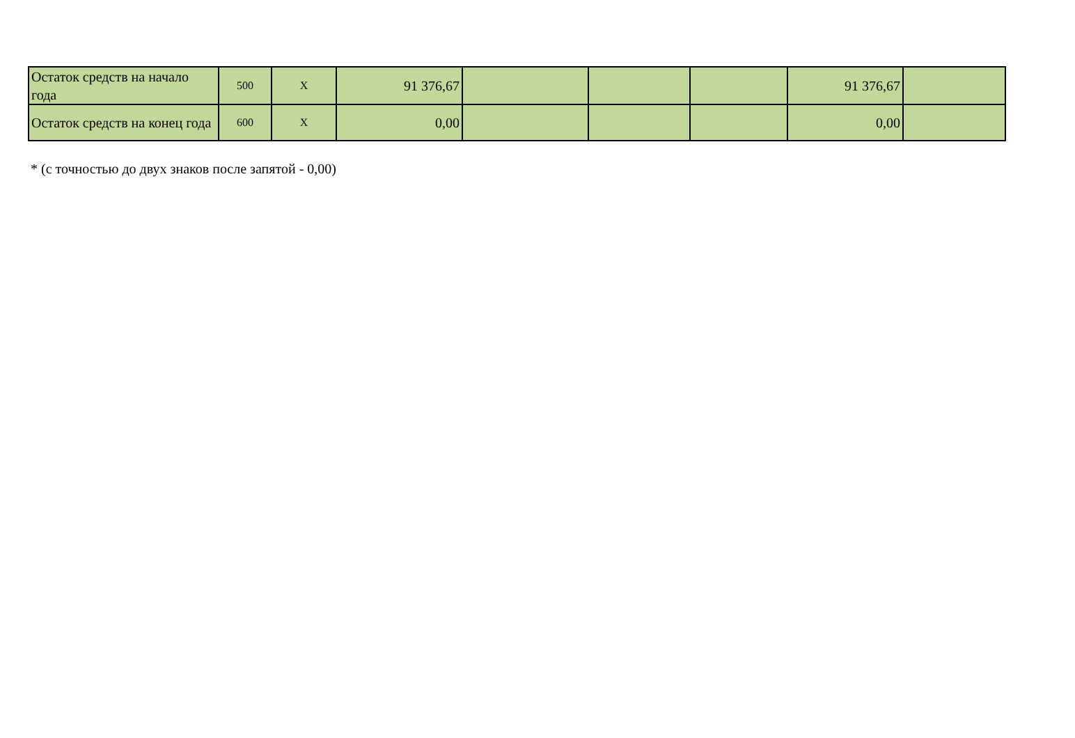| Остаток средств на начало года | 500 | X | 91 376,67 | | | | 91 376,67 | |
| Остаток средств на конец года | 600 | X | 0,00 | | | | 0,00 | |
* (с точностью до двух знаков после запятой - 0,00)